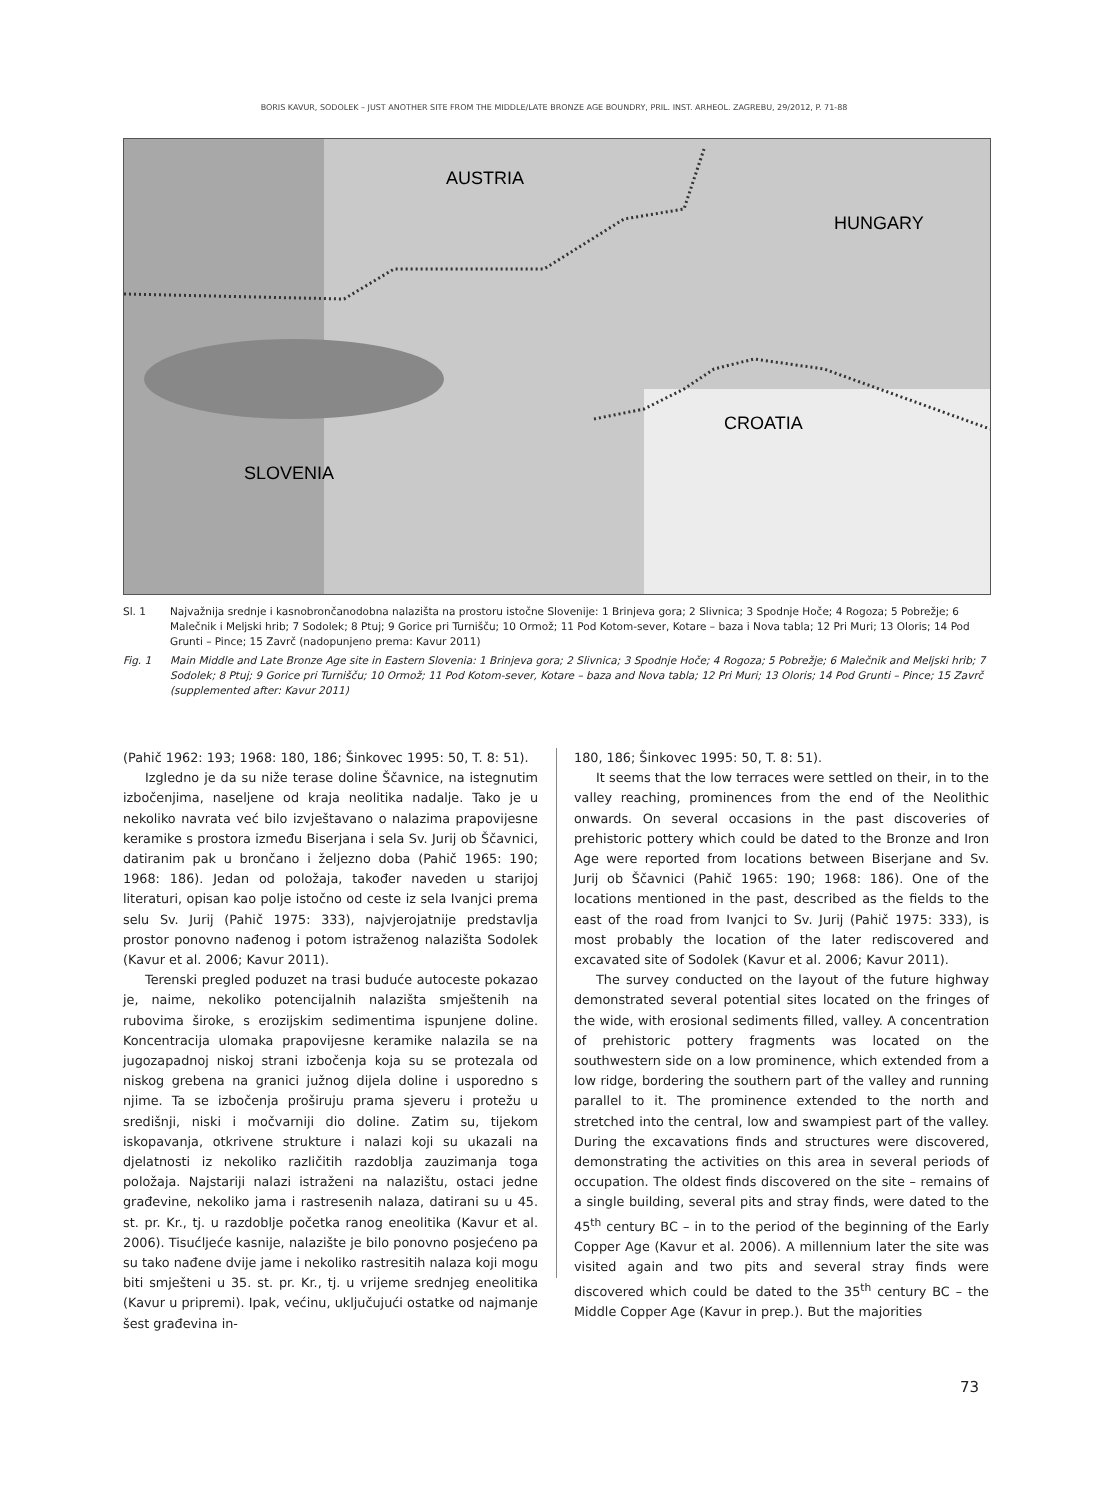BORIS KAVUR, SODOLEK – JUST ANOTHER SITE FROM THE MIDDLE/LATE BRONZE AGE BOUNDRY, PRIL. INST. ARHEOL. ZAGREBU, 29/2012, P. 71-88
AUSTRIA
HUNGARY
CROATIA
SLOVENIA
Sl. 1 Najvažnija srednje i kasnobrončanodobna nalazišta na prostoru istočne Slovenije: 1 Brinjeva gora; 2 Slivnica; 3 Spodnje Hoče; 4 Rogoza; 5 Pobrežje; 6 Malečnik i Meljski hrib; 7 Sodolek; 8 Ptuj; 9 Gorice pri Turnišču; 10 Ormož; 11 Pod Kotom-sever, Kotare – baza i Nova tabla; 12 Pri Muri; 13 Oloris; 14 Pod Grunti – Pince; 15 Zavrč (nadopunjeno prema: Kavur 2011)
Fig. 1 Main Middle and Late Bronze Age site in Eastern Slovenia: 1 Brinjeva gora; 2 Slivnica; 3 Spodnje Hoče; 4 Rogoza; 5 Pobrežje; 6 Malečnik and Meljski hrib; 7 Sodolek; 8 Ptuj; 9 Gorice pri Turnišču; 10 Ormož; 11 Pod Kotom-sever, Kotare – baza and Nova tabla; 12 Pri Muri; 13 Oloris; 14 Pod Grunti – Pince; 15 Zavrč (supplemented after: Kavur 2011)
(Pahič 1962: 193; 1968: 180, 186; Šinkovec 1995: 50, T. 8: 51).
Izgledno je da su niže terase doline Ščavnice, na istegnutim izbočenjima, naseljene od kraja neolitika nadalje. Tako je u nekoliko navrata već bilo izvještavano o nalazima prapovijesne keramike s prostora između Biserjana i sela Sv. Jurij ob Ščavnici, datiranim pak u brončano i željezno doba (Pahič 1965: 190; 1968: 186). Jedan od položaja, također naveden u starijoj literaturi, opisan kao polje istočno od ceste iz sela Ivanjci prema selu Sv. Jurij (Pahič 1975: 333), najvjerojatnije predstavlja prostor ponovno nađenog i potom istraženog nalazišta Sodolek (Kavur et al. 2006; Kavur 2011).
Terenski pregled poduzet na trasi buduće autoceste pokazao je, naime, nekoliko potencijalnih nalazišta smještenih na rubovima široke, s erozijskim sedimentima ispunjene doline. Koncentracija ulomaka prapovijesne keramike nalazila se na jugozapadnoj niskoj strani izbočenja koja su se protezala od niskog grebena na granici južnog dijela doline i usporedno s njime. Ta se izbočenja proširuju prama sjeveru i protežu u središnji, niski i močvarniji dio doline. Zatim su, tijekom iskopavanja, otkrivene strukture i nalazi koji su ukazali na djelatnosti iz nekoliko različitih razdoblja zauzimanja toga položaja. Najstariji nalazi istraženi na nalazištu, ostaci jedne građevine, nekoliko jama i rastresenih nalaza, datirani su u 45. st. pr. Kr., tj. u razdoblje početka ranog eneolitika (Kavur et al. 2006). Tisućljeće kasnije, nalazište je bilo ponovno posjećeno pa su tako nađene dvije jame i nekoliko rastresitih nalaza koji mogu biti smješteni u 35. st. pr. Kr., tj. u vrijeme srednjeg eneolitika (Kavur u pripremi). Ipak, većinu, uključujući ostatke od najmanje šest građevina in-
180, 186; Šinkovec 1995: 50, T. 8: 51).
It seems that the low terraces were settled on their, in to the valley reaching, prominences from the end of the Neolithic onwards. On several occasions in the past discoveries of prehistoric pottery which could be dated to the Bronze and Iron Age were reported from locations between Biserjane and Sv. Jurij ob Ščavnici (Pahič 1965: 190; 1968: 186). One of the locations mentioned in the past, described as the fields to the east of the road from Ivanjci to Sv. Jurij (Pahič 1975: 333), is most probably the location of the later rediscovered and excavated site of Sodolek (Kavur et al. 2006; Kavur 2011).
The survey conducted on the layout of the future highway demonstrated several potential sites located on the fringes of the wide, with erosional sediments filled, valley. A concentration of prehistoric pottery fragments was located on the southwestern side on a low prominence, which extended from a low ridge, bordering the southern part of the valley and running parallel to it. The prominence extended to the north and stretched into the central, low and swampiest part of the valley. During the excavations finds and structures were discovered, demonstrating the activities on this area in several periods of occupation. The oldest finds discovered on the site – remains of a single building, several pits and stray finds, were dated to the 45<sup>th</sup> century BC – in to the period of the beginning of the Early Copper Age (Kavur et al. 2006). A millennium later the site was visited again and two pits and several stray finds were discovered which could be dated to the 35<sup>th</sup> century BC – the Middle Copper Age (Kavur in prep.). But the majorities
73